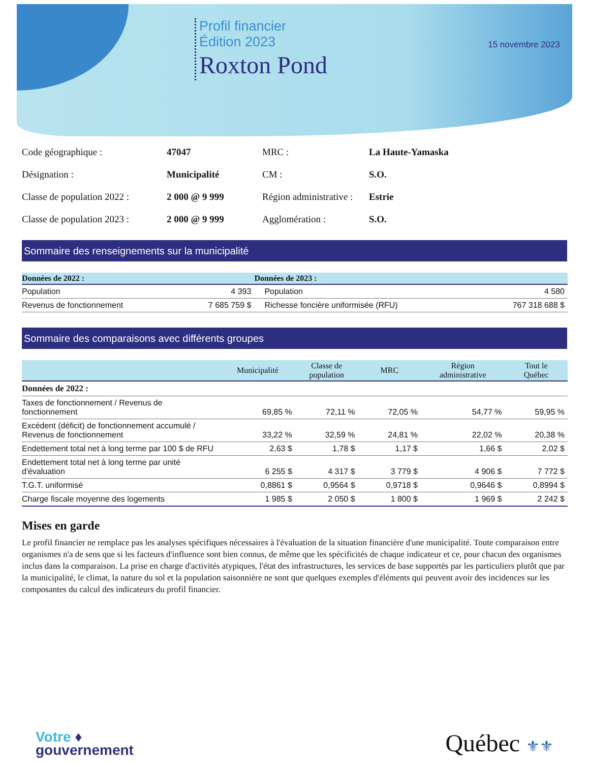Profil financier
Édition 2023
Roxton Pond
15 novembre 2023
Code géographique :
47047
MRC :
La Haute-Yamaska
Désignation :
Municipalité
CM :
S.O.
Classe de population 2022 :
2 000 @ 9 999
Région administrative :
Estrie
Classe de population 2023 :
2 000 @ 9 999
Agglomération :
S.O.
Sommaire des renseignements sur la municipalité
| Données de 2022 : | | Données de 2023 : | |
| --- | --- | --- | --- |
| Population | 4 393 | Population | 4 580 |
| Revenus de fonctionnement | 7 685 759 $ | Richesse foncière uniformisée (RFU) | 767 318 688 $ |
Sommaire des comparaisons avec différents groupes
| | Municipalité | Classe de population | MRC | Région administrative | Tout le Québec |
| --- | --- | --- | --- | --- | --- |
| Données de 2022 : | | | | | |
| Taxes de fonctionnement / Revenus de fonctionnement | 69,85 % | 72,11 % | 72,05 % | 54,77 % | 59,95 % |
| Excédent (déficit) de fonctionnement accumulé / Revenus de fonctionnement | 33,22 % | 32,59 % | 24,81 % | 22,02 % | 20,38 % |
| Endettement total net à long terme par 100 $ de RFU | 2,63 $ | 1,78 $ | 1,17 $ | 1,66 $ | 2,02 $ |
| Endettement total net à long terme par unité d'évaluation | 6 255 $ | 4 317 $ | 3 779 $ | 4 906 $ | 7 772 $ |
| T.G.T. uniformisé | 0,8861 $ | 0,9564 $ | 0,9718 $ | 0,9646 $ | 0,8994 $ |
| Charge fiscale moyenne des logements | 1 985 $ | 2 050 $ | 1 800 $ | 1 969 $ | 2 242 $ |
Mises en garde
Le profil financier ne remplace pas les analyses spécifiques nécessaires à l'évaluation de la situation financière d'une municipalité. Toute comparaison entre organismes n'a de sens que si les facteurs d'influence sont bien connus, de même que les spécificités de chaque indicateur et ce, pour chacun des organismes inclus dans la comparaison. La prise en charge d'activités atypiques, l'état des infrastructures, les services de base supportés par les particuliers plutôt que par la municipalité, le climat, la nature du sol et la population saisonnière ne sont que quelques exemples d'éléments qui peuvent avoir des incidences sur les composantes du calcul des indicateurs du profil financier.
Votre ♦
gouvernement
Québec ⚜⚜